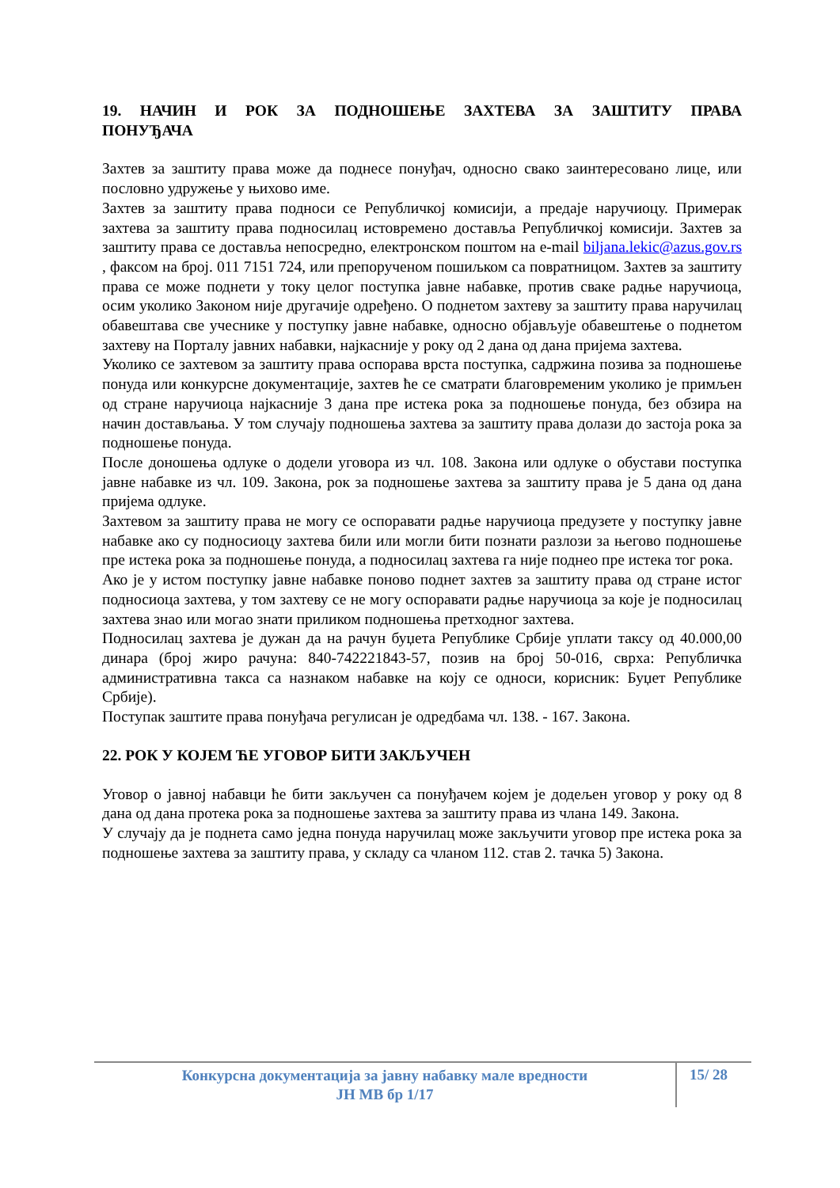19. НАЧИН И РОК ЗА ПОДНОШЕЊЕ ЗАХТЕВА ЗА ЗАШТИТУ ПРАВА ПОНУЂАЧА
Захтев за заштиту права може да поднесе понуђач, односно свако заинтересовано лице, или пословно удружење у њихово име.
Захтев за заштиту права подноси се Републичкој комисији, а предаје наручиоцу. Примерак захтева за заштиту права подносилац истовремено доставља Републичкој комисији. Захтев за заштиту права се доставља непосредно, електронском поштом на e-mail biljana.lekic@azus.gov.rs , факсом на број. 011 7151 724, или препорученом пошиљком са повратницом. Захтев за заштиту права се може поднети у току целог поступка јавне набавке, против сваке радње наручиоца, осим уколико Законом није другачије одређено. О поднетом захтеву за заштиту права наручилац обавештава све учеснике у поступку јавне набавке, односно објављује обавештење о поднетом захтеву на Порталу јавних набавки, најкасније у року од 2 дана од дана пријема захтева.
Уколико се захтевом за заштиту права оспорава врста поступка, садржина позива за подношење понуда или конкурсне документације, захтев ће се сматрати благовременим уколико је примљен од стране наручиоца најкасније 3 дана пре истека рока за подношење понуда, без обзира на начин достављања. У том случају подношења захтева за заштиту права долази до застоја рока за подношење понуда.
После доношења одлуке о додели уговора из чл. 108. Закона или одлуке о обустави поступка јавне набавке из чл. 109. Закона, рок за подношење захтева за заштиту права је 5 дана од дана пријема одлуке.
Захтевом за заштиту права не могу се оспоравати радње наручиоца предузете у поступку јавне набавке ако су подносиоцу захтева били или могли бити познати разлози за његово подношење пре истека рока за подношење понуда, а подносилац захтева га није поднео пре истека тог рока.
Ако је у истом поступку јавне набавке поново поднет захтев за заштиту права од стране истог подносиоца захтева, у том захтеву се не могу оспоравати радње наручиоца за које је подносилац захтева знао или могао знати приликом подношења претходног захтева.
Подносилац захтева је дужан да на рачун буџета Републике Србије уплати таксу од 40.000,00 динара (број жиро рачуна: 840-742221843-57, позив на број 50-016, сврха: Републичка административна такса са назнаком набавке на коју се односи, корисник: Буџет Републике Србије).
Поступак заштите права понуђача регулисан је одредбама чл. 138. - 167. Закона.
22. РОК У КОЈЕМ ЋЕ УГОВОР БИТИ ЗАКЉУЧЕН
Уговор о јавној набавци ће бити закључен са понуђачем којем је додељен уговор у року од 8 дана од дана протека рока за подношење захтева за заштиту права из члана 149. Закона.
У случају да је поднета само једна понуда наручилац може закључити уговор пре истека рока за подношење захтева за заштиту права, у складу са чланом 112. став 2. тачка 5) Закона.
Конкурсна документација за јавну набавку мале вредности
ЈН МВ бр 1/17
15/ 28